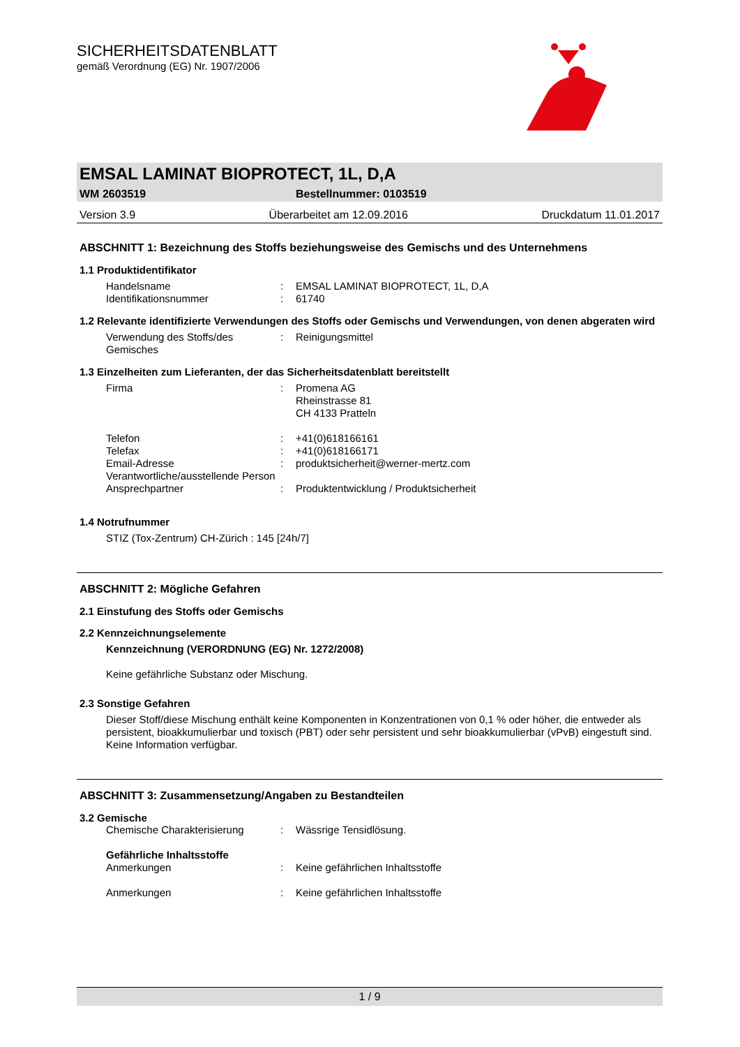SICHERHEITSDATENBLATT
gemäß Verordnung (EG) Nr. 1907/2006
EMSAL LAMINAT BIOPROTECT, 1L, D,A
WM 2603519 Bestellnummer: 0103519
Version 3.9 Überarbeitet am 12.09.2016 Druckdatum 11.01.2017
ABSCHNITT 1: Bezeichnung des Stoffs beziehungsweise des Gemischs und des Unternehmens
1.1 Produktidentifikator
| Handelsname | : | EMSAL LAMINAT BIOPROTECT, 1L, D,A |
| Identifikationsnummer | : | 61740 |
1.2 Relevante identifizierte Verwendungen des Stoffs oder Gemischs und Verwendungen, von denen abgeraten wird
| Verwendung des Stoffs/des Gemisches | : | Reinigungsmittel |
1.3 Einzelheiten zum Lieferanten, der das Sicherheitsdatenblatt bereitstellt
| Firma | : | Promena AG Rheinstrasse 81 CH 4133 Pratteln |
| Telefon | : | +41(0)618166161 |
| Telefax | : | +41(0)618166171 |
| Email-Adresse Verantwortliche/ausstellende Person | : | produktsicherheit@werner-mertz.com |
| Ansprechpartner | : | Produktentwicklung / Produktsicherheit |
1.4 Notrufnummer
STIZ (Tox-Zentrum) CH-Zürich : 145 [24h/7]
ABSCHNITT 2: Mögliche Gefahren
2.1 Einstufung des Stoffs oder Gemischs
2.2 Kennzeichnungselemente
Kennzeichnung (VERORDNUNG (EG) Nr. 1272/2008)
Keine gefährliche Substanz oder Mischung.
2.3 Sonstige Gefahren
Dieser Stoff/diese Mischung enthält keine Komponenten in Konzentrationen von 0,1 % oder höher, die entweder als persistent, bioakkumulierbar und toxisch (PBT) oder sehr persistent und sehr bioakkumulierbar (vPvB) eingestuft sind.
Keine Information verfügbar.
ABSCHNITT 3: Zusammensetzung/Angaben zu Bestandteilen
3.2 Gemische
| Chemische Charakterisierung | : | Wässrige Tensidlösung. |
Gefährliche Inhaltsstoffe
| Anmerkungen | : | Keine gefährlichen Inhaltsstoffe |
| Anmerkungen | : | Keine gefährlichen Inhaltsstoffe |
1 / 9